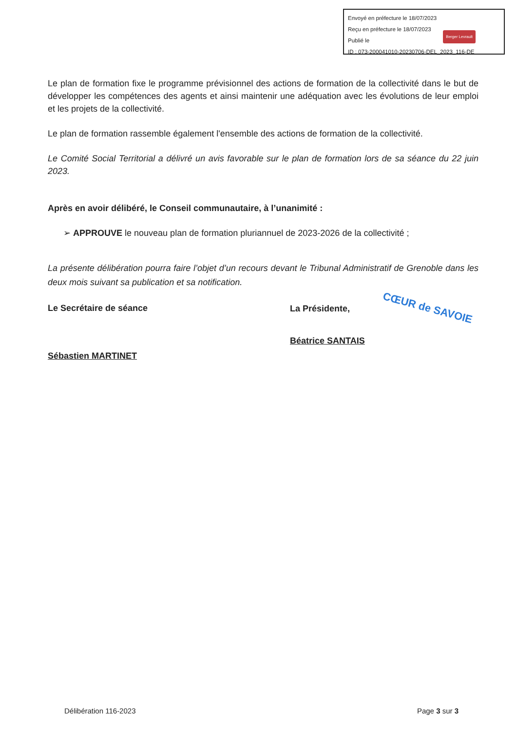Envoyé en préfecture le 18/07/2023
Reçu en préfecture le 18/07/2023
Publié le
ID : 073-200041010-20230706-DEL_2023_116-DE
Berger Levrault
Le plan de formation fixe le programme prévisionnel des actions de formation de la collectivité dans le but de développer les compétences des agents et ainsi maintenir une adéquation avec les évolutions de leur emploi et les projets de la collectivité.
Le plan de formation rassemble également l'ensemble des actions de formation de la collectivité.
Le Comité Social Territorial a délivré un avis favorable sur le plan de formation lors de sa séance du 22 juin 2023.
Après en avoir délibéré, le Conseil communautaire, à l’unanimité :
➢ APPROUVE le nouveau plan de formation pluriannuel de 2023-2026 de la collectivité ;
La présente délibération pourra faire l’objet d’un recours devant le Tribunal Administratif de Grenoble dans les deux mois suivant sa publication et sa notification.
Le Secrétaire de séance
Sébastien MARTINET
La Présidente, CŒUR de SAVOIE
Béatrice SANTAIS
Délibération 116-2023 Page 3 sur 3